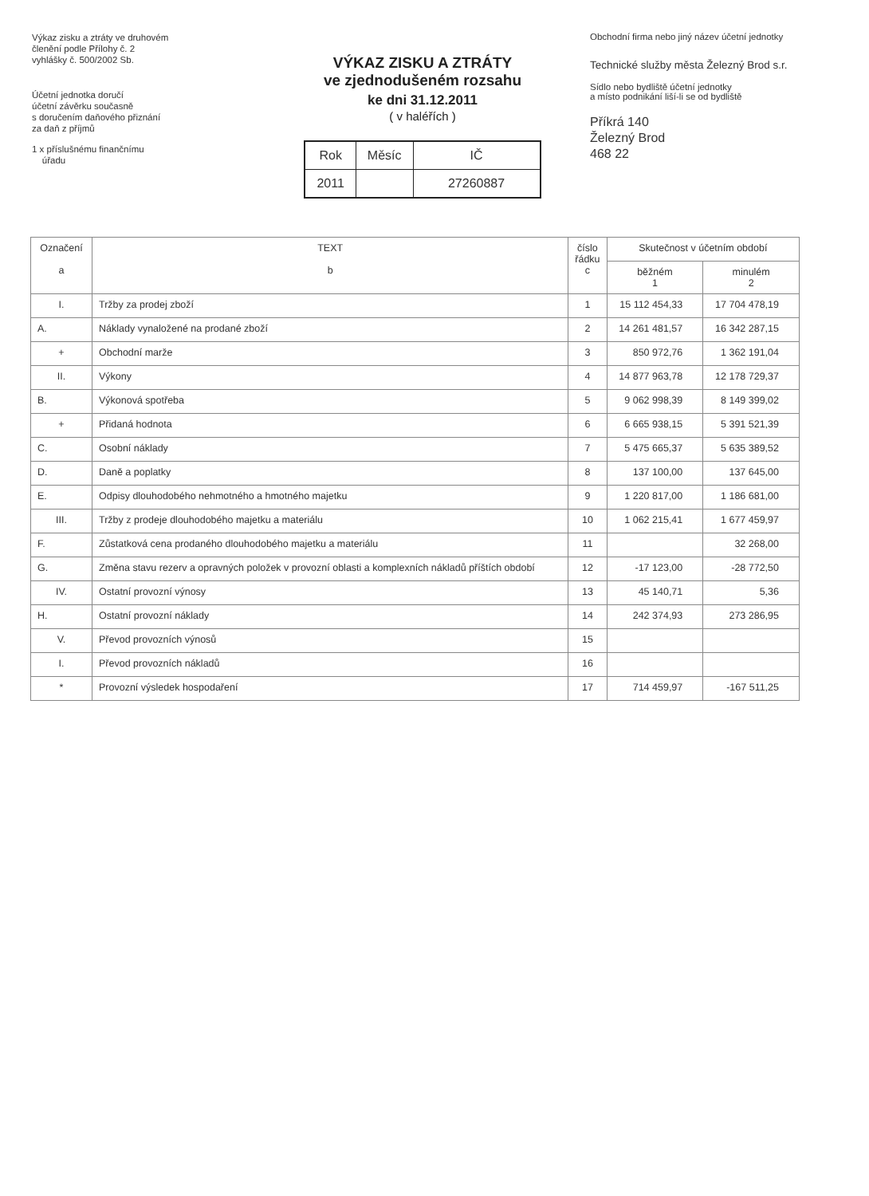Výkaz zisku a ztráty ve druhovém
členění podle Přílohy č. 2
vyhlášky č. 500/2002 Sb.
Účetní jednotka doručí
účetní závěrku současně
s doručením daňového přiznání
za daň z příjmů
1 x příslušnému finančnímu
úřadu
VÝKAZ ZISKU A ZTRÁTY
ve zjednodušeném rozsahu
ke dni 31.12.2011
( v haléřích )
| Rok | Měsíc | IČ |
| 2011 | | 27260887 |
Obchodní firma nebo jiný název účetní jednotky
Technické služby města Železný Brod s.r.
Sídlo nebo bydliště účetní jednotky
a místo podnikání liší-li se od bydliště
Příkrá 140
Železný Brod
468 22
| Označení a | TEXT b | číslo řádku c | Skutečnost v účetním období | |
| --- | --- | --- | --- | --- |
| | | | běžném 1 | minulém 2 |
| I. | Tržby za prodej zboží | 1 | 15 112 454,33 | 17 704 478,19 |
| A. | Náklady vynaložené na prodané zboží | 2 | 14 261 481,57 | 16 342 287,15 |
| + | Obchodní marže | 3 | 850 972,76 | 1 362 191,04 |
| II. | Výkony | 4 | 14 877 963,78 | 12 178 729,37 |
| B. | Výkonová spotřeba | 5 | 9 062 998,39 | 8 149 399,02 |
| + | Přidaná hodnota | 6 | 6 665 938,15 | 5 391 521,39 |
| C. | Osobní náklady | 7 | 5 475 665,37 | 5 635 389,52 |
| D. | Daně a poplatky | 8 | 137 100,00 | 137 645,00 |
| E. | Odpisy dlouhodobého nehmotného a hmotného majetku | 9 | 1 220 817,00 | 1 186 681,00 |
| III. | Tržby z prodeje dlouhodobého majetku a materiálu | 10 | 1 062 215,41 | 1 677 459,97 |
| F. | Zůstatková cena prodaného dlouhodobého majetku a materiálu | 11 | | 32 268,00 |
| G. | Změna stavu rezerv a opravných položek v provozní oblasti a komplexních nákladů příštích období | 12 | -17 123,00 | -28 772,50 |
| IV. | Ostatní provozní výnosy | 13 | 45 140,71 | 5,36 |
| H. | Ostatní provozní náklady | 14 | 242 374,93 | 273 286,95 |
| V. | Převod provozních výnosů | 15 | | |
| I. | Převod provozních nákladů | 16 | | |
| * | Provozní výsledek hospodaření | 17 | 714 459,97 | -167 511,25 |